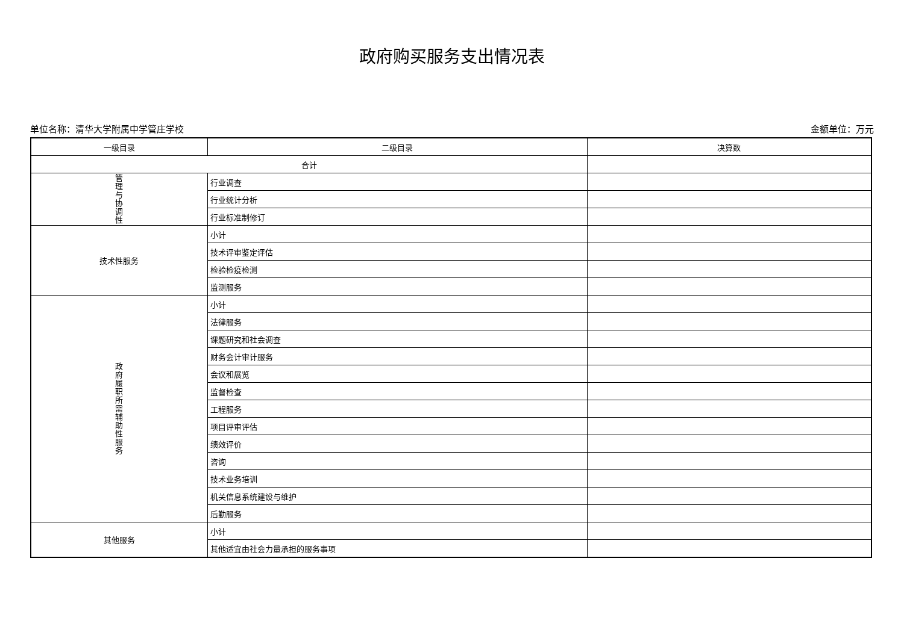政府购买服务支出情况表
单位名称：清华大学附属中学管庄学校 金额单位：万元
| 一级目录 | 二级目录 | 决算数 |
| --- | --- | --- |
| 合计 | | |
| 管 理 与 协 调 性 | 行业调查 | |
| | 行业统计分析 | |
| | 行业标准制修订 | |
| 技术性服务 | 小计 | |
| | 技术评审鉴定评估 | |
| | 检验检疫检测 | |
| | 监测服务 | |
| 政 府 履 职 所 需 辅 助 性 服 务 | 小计 | |
| | 法律服务 | |
| | 课题研究和社会调查 | |
| | 财务会计审计服务 | |
| | 会议和展览 | |
| | 监督检查 | |
| | 工程服务 | |
| | 项目评审评估 | |
| | 绩效评价 | |
| | 咨询 | |
| | 技术业务培训 | |
| | 机关信息系统建设与维护 | |
| | 后勤服务 | |
| 其他服务 | 小计 | |
| | 其他适宜由社会力量承担的服务事项 | |